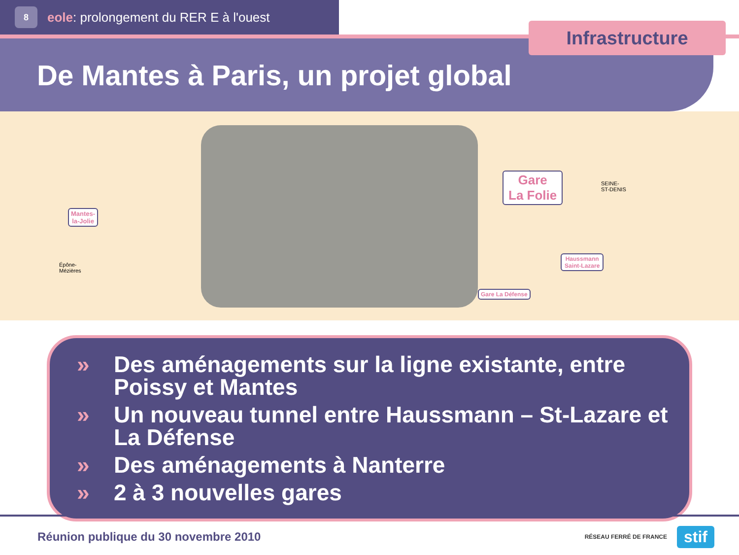8
eole: prolongement du RER E à l'ouest
De Mantes à Paris, un projet global
Infrastructure
Mantes-
la-Jolie
Gare
La Folie
Haussmann
Saint-Lazare
Gare La Défense
Épône-
Mézières
SEINE-
ST-DENIS
» Des aménagements sur la ligne existante, entre Poissy et Mantes
» Un nouveau tunnel entre Haussmann – St-Lazare et La Défense
» Des aménagements à Nanterre
» 2 à 3 nouvelles gares
Réunion publique du 30 novembre 2010
RÉSEAU FERRÉ DE FRANCE stif